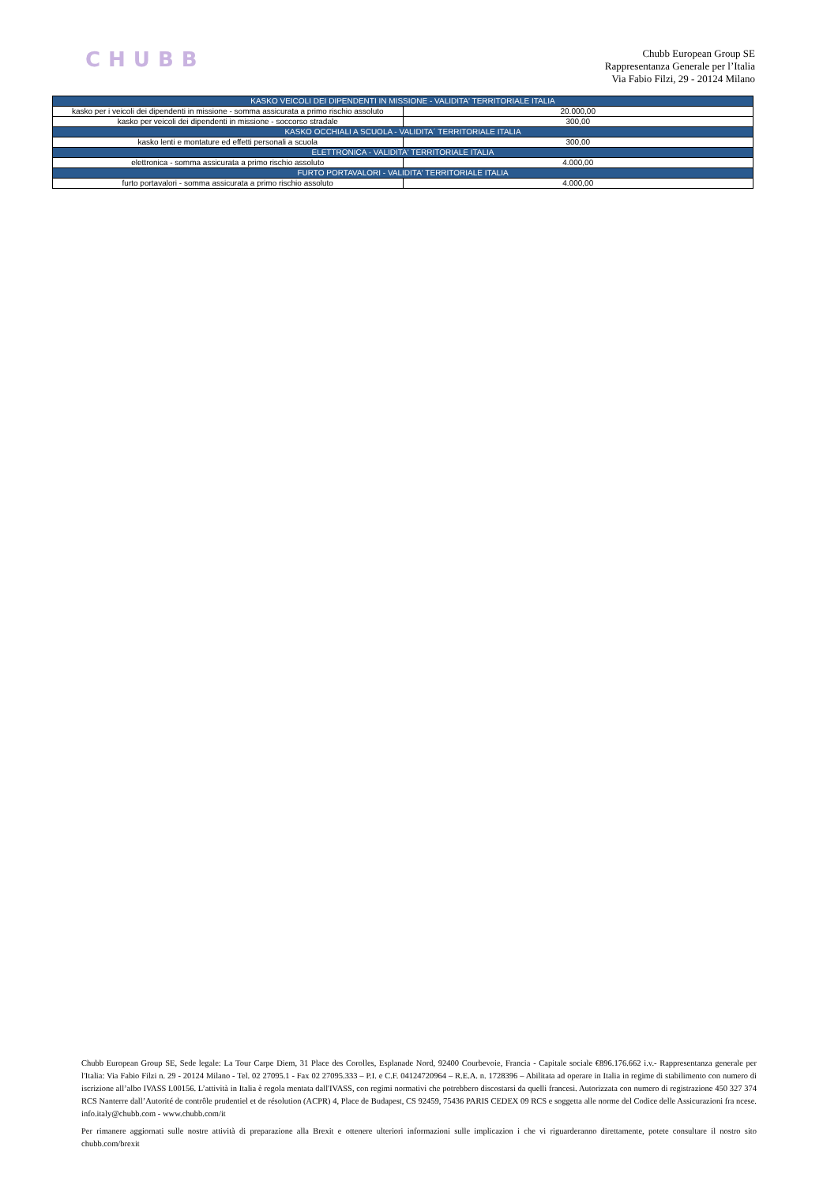CHUBB
Chubb European Group SE
Rappresentanza Generale per l’Italia
Via Fabio Filzi, 29 - 20124 Milano
| KASKO VEICOLI DEI DIPENDENTI IN MISSIONE - VALIDITA' TERRITORIALE ITALIA | |
| --- | --- |
| kasko per i veicoli dei dipendenti in missione - somma assicurata a primo rischio assoluto | 20.000,00 |
| kasko per veicoli dei dipendenti in missione - soccorso stradale | 300,00 |
| KASKO OCCHIALI A SCUOLA - VALIDITA´ TERRITORIALE ITALIA | |
| kasko lenti e montature ed effetti personali a scuola | 300,00 |
| ELETTRONICA - VALIDITA' TERRITORIALE ITALIA | |
| elettronica - somma assicurata a primo rischio assoluto | 4.000,00 |
| FURTO PORTAVALORI - VALIDITA' TERRITORIALE ITALIA | |
| furto portavalori - somma assicurata a primo rischio assoluto | 4.000,00 |
Chubb European Group SE, Sede legale: La Tour Carpe Diem, 31 Place des Corolles, Esplanade Nord, 92400 Courbevoie, Francia - Capitale sociale €896.176.662 i.v.- Rappresentanza generale per l'Italia: Via Fabio Filzi n. 29 - 20124 Milano - Tel. 02 27095.1 - Fax 02 27095.333 – P.I. e C.F. 04124720964 – R.E.A. n. 1728396 – Abilitata ad operare in Italia in regime di stabilimento con numero di iscrizione all’albo IVASS I.00156. L’attività in Italia è regola mentata dall'IVASS, con regimi normativi che potrebbero discostarsi da quelli francesi. Autorizzata con numero di registrazione 450 327 374 RCS Nanterre dall’Autorité de contrôle prudentiel et de résolution (ACPR) 4, Place de Budapest, CS 92459, 75436 PARIS CEDEX 09 RCS e soggetta alle norme del Codice delle Assicurazioni fra ncese. info.italy@chubb.com - www.chubb.com/it
Per rimanere aggiornati sulle nostre attività di preparazione alla Brexit e ottenere ulteriori informazioni sulle implicazion i che vi riguarderanno direttamente, potete consultare il nostro sito chubb.com/brexit